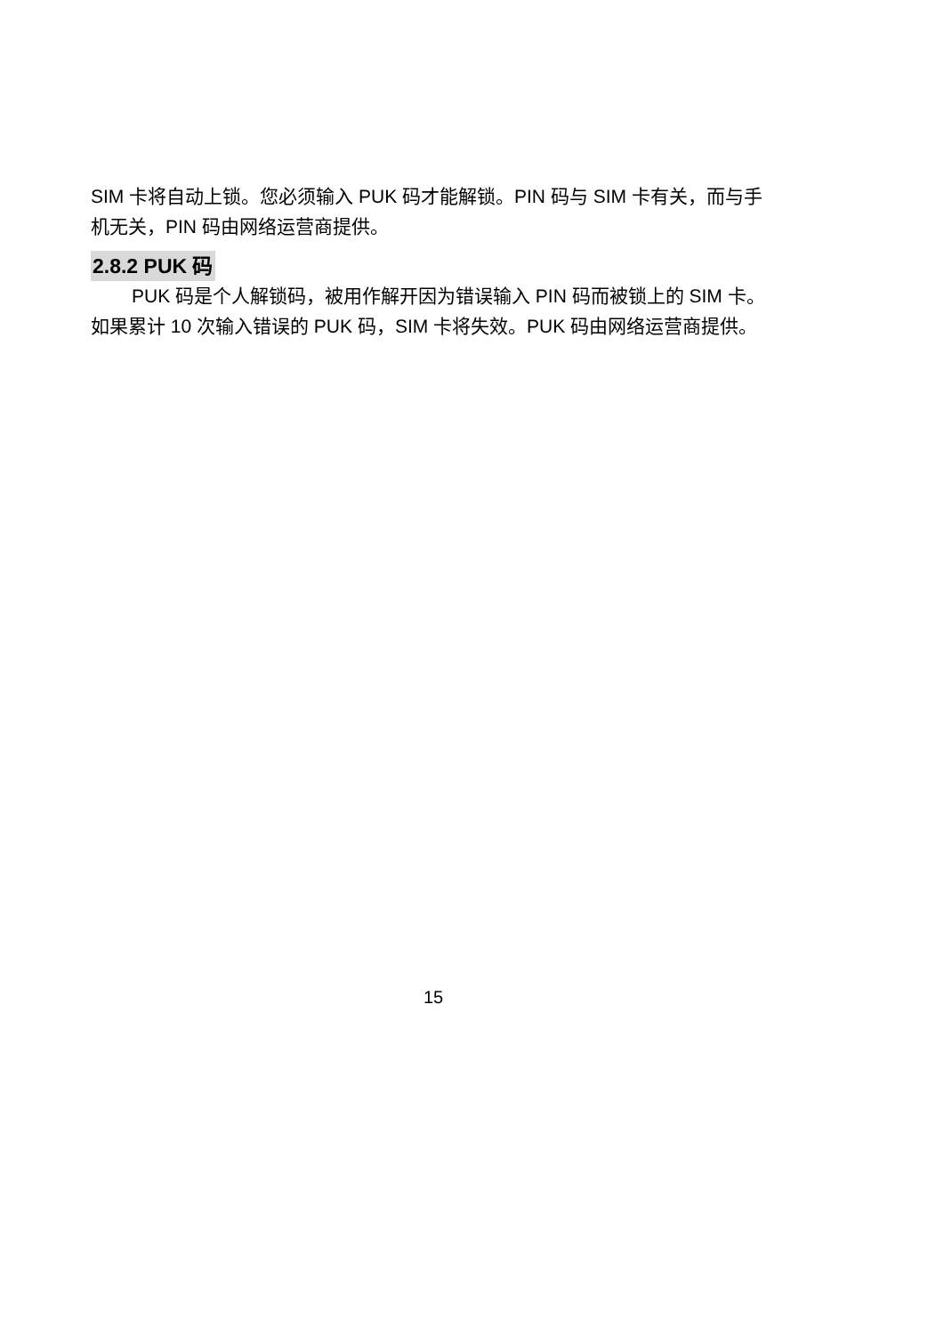SIM 卡将自动上锁。您必须输入 PUK 码才能解锁。PIN 码与 SIM 卡有关，而与手机无关，PIN 码由网络运营商提供。
2.8.2 PUK 码
PUK 码是个人解锁码，被用作解开因为错误输入 PIN 码而被锁上的 SIM 卡。如果累计 10 次输入错误的 PUK 码，SIM 卡将失效。PUK 码由网络运营商提供。
15